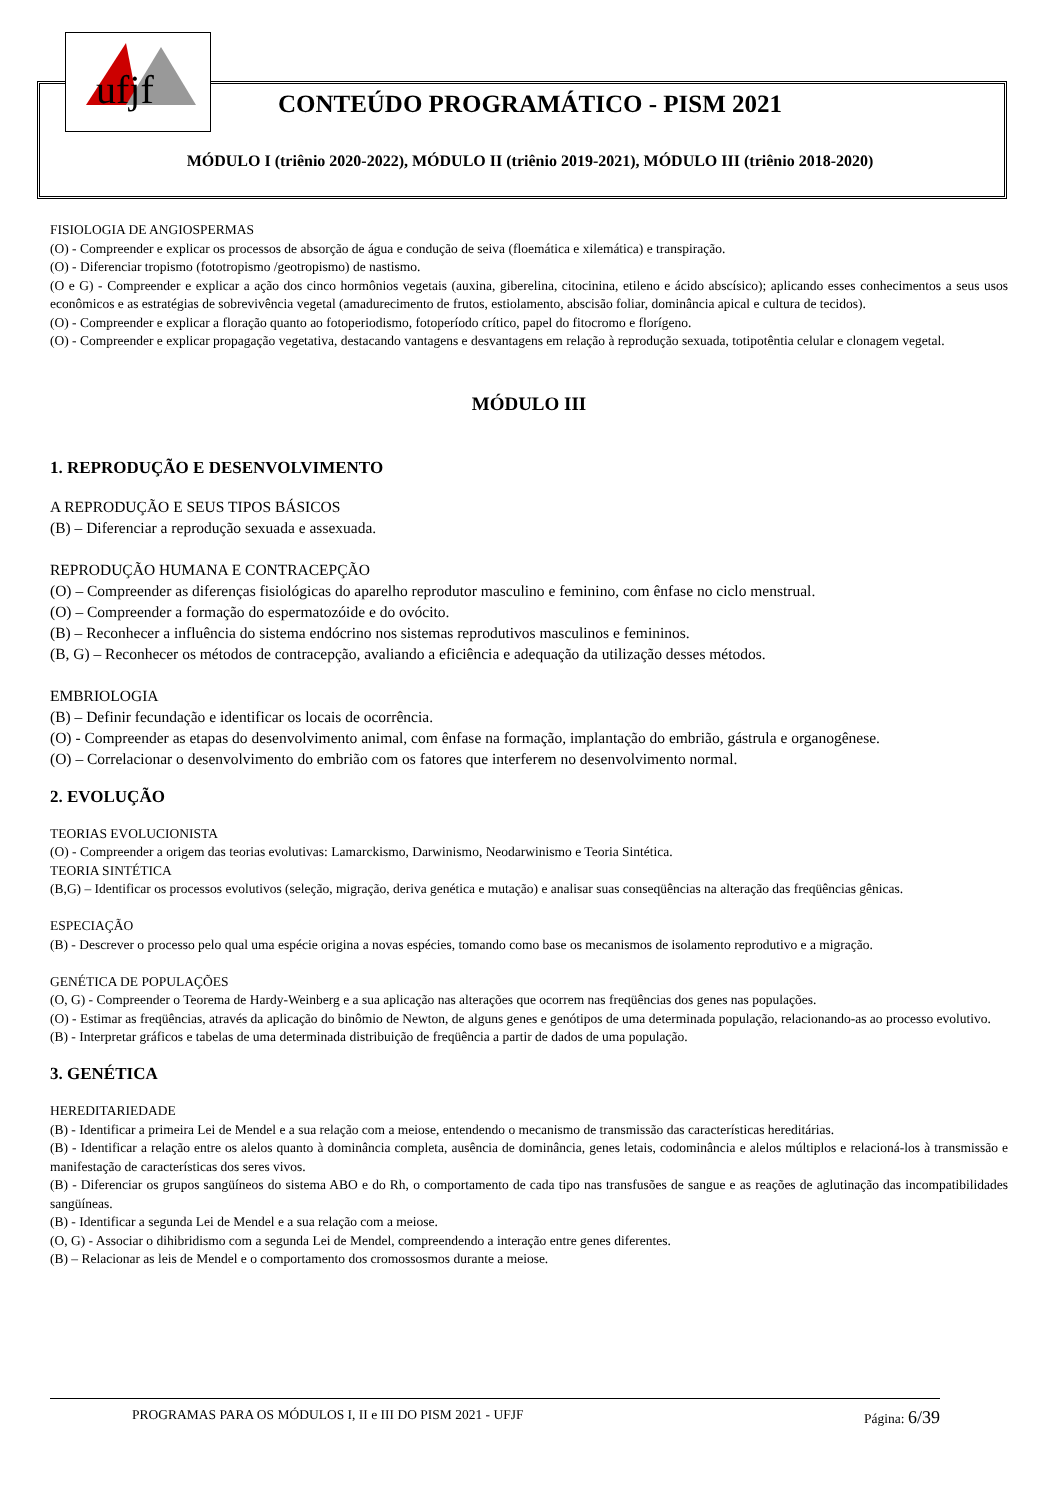ufjf
CONTEÚDO PROGRAMÁTICO - PISM 2021
MÓDULO I (triênio 2020-2022), MÓDULO II (triênio 2019-2021), MÓDULO III (triênio 2018-2020)
FISIOLOGIA DE ANGIOSPERMAS
(O) - Compreender e explicar os processos de absorção de água e condução de seiva (floemática e xilemática) e transpiração.
(O) - Diferenciar tropismo (fototropismo /geotropismo) de nastismo.
(O e G) - Compreender e explicar a ação dos cinco hormônios vegetais (auxina, giberelina, citocinina, etileno e ácido abscísico); aplicando esses conhecimentos a seus usos econômicos e as estratégias de sobrevivência vegetal (amadurecimento de frutos, estiolamento, abscisão foliar, dominância apical e cultura de tecidos).
(O) - Compreender e explicar a floração quanto ao fotoperiodismo, fotoperíodo crítico, papel do fitocromo e florígeno.
(O) - Compreender e explicar propagação vegetativa, destacando vantagens e desvantagens em relação à reprodução sexuada, totipotêntia celular e clonagem vegetal.
MÓDULO III
1. REPRODUÇÃO E DESENVOLVIMENTO
A REPRODUÇÃO E SEUS TIPOS BÁSICOS
(B) – Diferenciar a reprodução sexuada e assexuada.
REPRODUÇÃO HUMANA E CONTRACEPÇÃO
(O) – Compreender as diferenças fisiológicas do aparelho reprodutor masculino e feminino, com ênfase no ciclo menstrual.
(O) – Compreender a formação do espermatozóide e do ovócito.
(B) – Reconhecer a influência do sistema endócrino nos sistemas reprodutivos masculinos e femininos.
(B, G) – Reconhecer os métodos de contracepção, avaliando a eficiência e adequação da utilização desses métodos.
EMBRIOLOGIA
(B) – Definir fecundação e identificar os locais de ocorrência.
(O) - Compreender as etapas do desenvolvimento animal, com ênfase na formação, implantação do embrião, gástrula e organogênese.
(O) – Correlacionar o desenvolvimento do embrião com os fatores que interferem no desenvolvimento normal.
2. EVOLUÇÃO
TEORIAS EVOLUCIONISTA
(O) - Compreender a origem das teorias evolutivas: Lamarckismo, Darwinismo, Neodarwinismo e Teoria Sintética.
TEORIA SINTÉTICA
(B,G) – Identificar os processos evolutivos (seleção, migração, deriva genética e mutação) e analisar suas conseqüências na alteração das freqüências gênicas.
ESPECIAÇÃO
(B) - Descrever o processo pelo qual uma espécie origina a novas espécies, tomando como base os mecanismos de isolamento reprodutivo e a migração.
GENÉTICA DE POPULAÇÕES
(O, G) - Compreender o Teorema de Hardy-Weinberg e a sua aplicação nas alterações que ocorrem nas freqüências dos genes nas populações.
(O) - Estimar as freqüências, através da aplicação do binômio de Newton, de alguns genes e genótipos de uma determinada população, relacionando-as ao processo evolutivo.
(B) - Interpretar gráficos e tabelas de uma determinada distribuição de freqüência a partir de dados de uma população.
3. GENÉTICA
HEREDITARIEDADE
(B) - Identificar a primeira Lei de Mendel e a sua relação com a meiose, entendendo o mecanismo de transmissão das características hereditárias.
(B) - Identificar a relação entre os alelos quanto à dominância completa, ausência de dominância, genes letais, codominância e alelos múltiplos e relacioná-los à transmissão e manifestação de características dos seres vivos.
(B) - Diferenciar os grupos sangüíneos do sistema ABO e do Rh, o comportamento de cada tipo nas transfusões de sangue e as reações de aglutinação das incompatibilidades sangüíneas.
(B) - Identificar a segunda Lei de Mendel e a sua relação com a meiose.
(O, G) - Associar o dihibridismo com a segunda Lei de Mendel, compreendendo a interação entre genes diferentes.
(B) – Relacionar as leis de Mendel e o comportamento dos cromossosmos durante a meiose.
PROGRAMAS PARA OS MÓDULOS I, II e III DO PISM 2021 - UFJF Página: 6/39